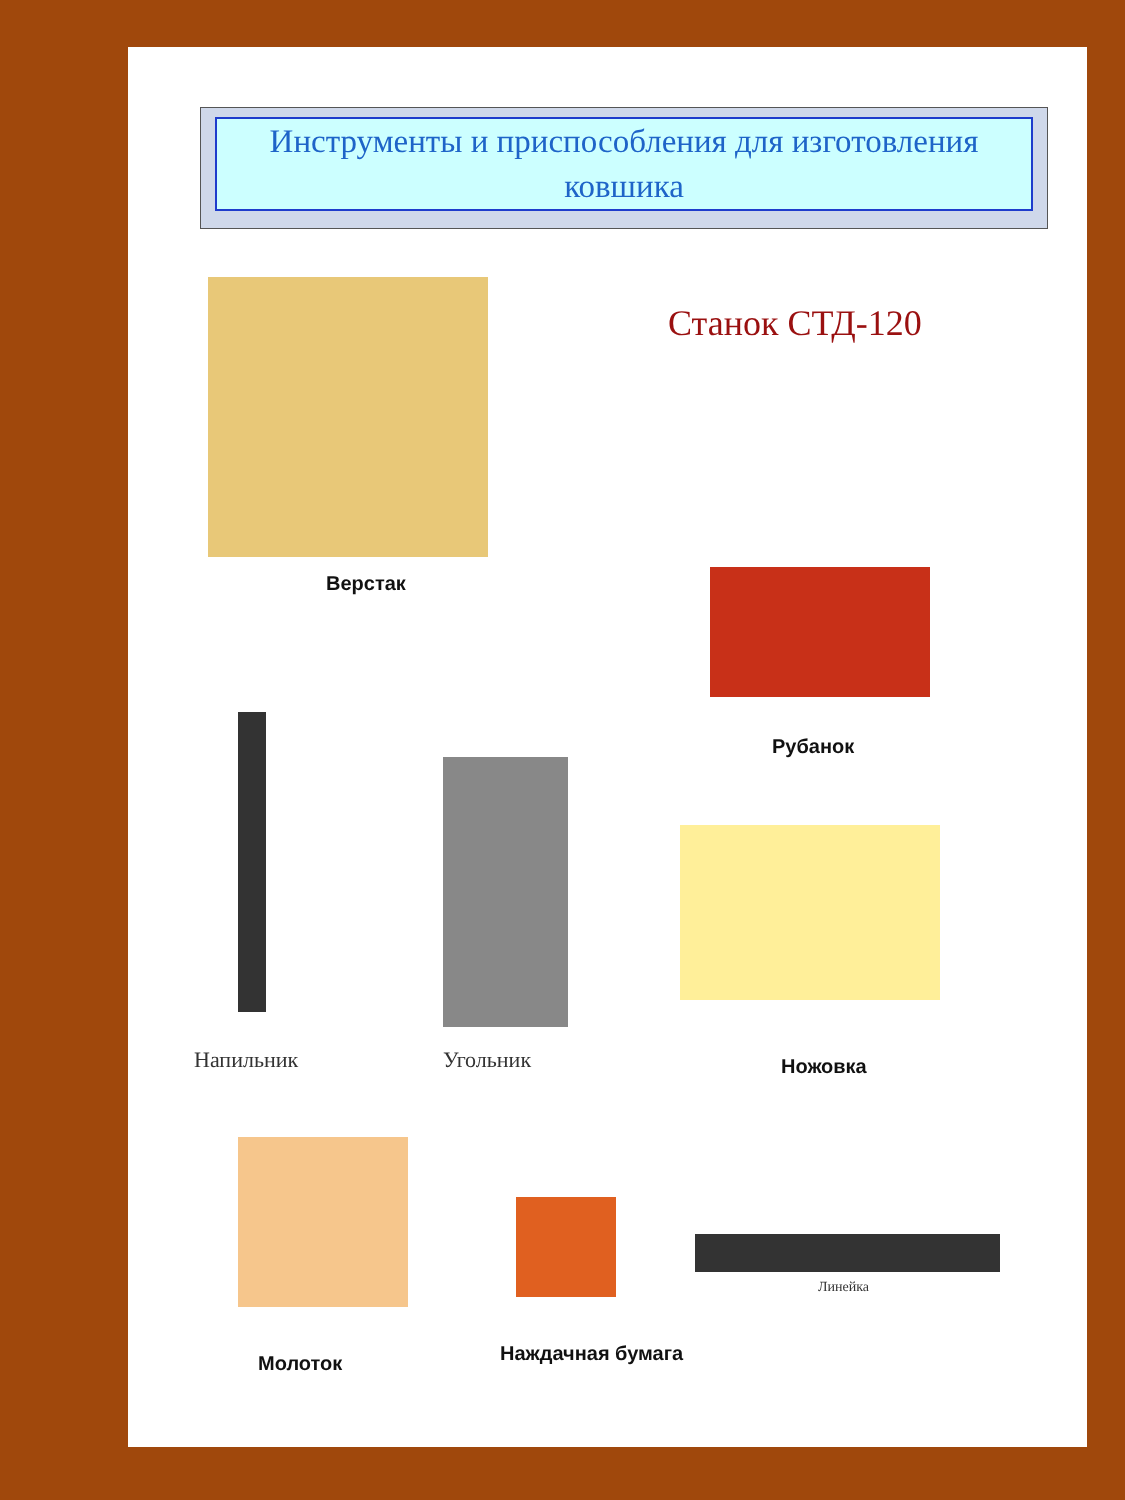Инструменты и приспособления для изготовления ковшика
Верстак
Станок СТД-120
Рубанок
Напильник Угольник Ножовка
Молоток Наждачная бумага
Линейка